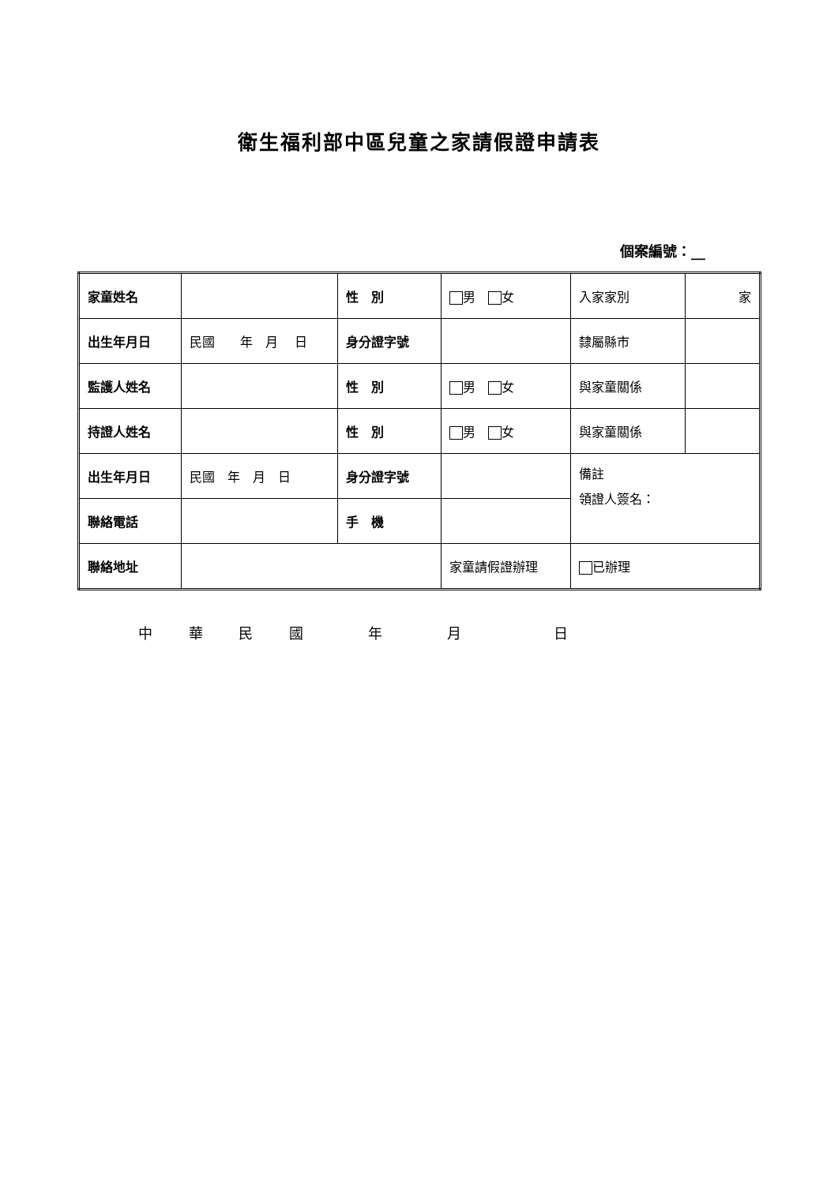衛生福利部中區兒童之家請假證申請表
個案編號：__
| 家童姓名 | | 性 別 | 男 女 | 入家家別 | 家 |
| 出生年月日 | 民國 年 月 日 | 身分證字號 | | 隸屬縣市 | |
| 監護人姓名 | | 性 別 | 男 女 | 與家童關係 | |
| 持證人姓名 | | 性 別 | 男 女 | 與家童關係 | |
| 出生年月日 | 民國 年 月 日 | 身分證字號 | | 備註 領證人簽名： | |
| 聯絡電話 | | 手 機 | | | |
| 聯絡地址 | | | 家童請假證辦理 | 已辦理 | |
中 華 民 國 　　年 　　月 　　　　日